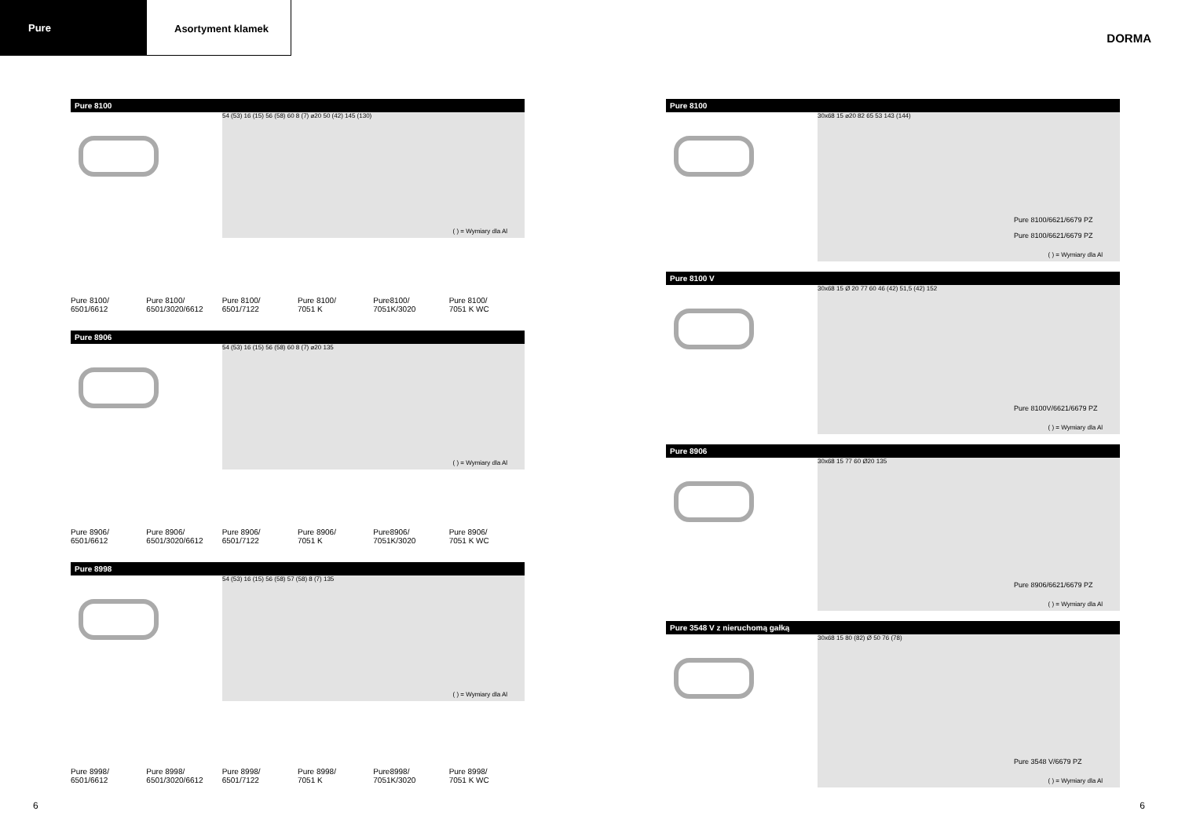Pure Asortyment klamek
DORMA
Pure 8100
54 (53) 16 (15) 56 (58) 60 8 (7) ⌀20 50 (42) 145 (130)
( ) = Wymiary dla Al
Pure 8100/
6501/6612
Pure 8100/
6501/3020/6612
Pure 8100/
6501/7122
Pure 8100/
7051 K
Pure8100/
7051K/3020
Pure 8100/
7051 K WC
Pure 8906
54 (53) 16 (15) 56 (58) 60 8 (7) ⌀20 135
( ) = Wymiary dla Al
Pure 8906/
6501/6612
Pure 8906/
6501/3020/6612
Pure 8906/
6501/7122
Pure 8906/
7051 K
Pure8906/
7051K/3020
Pure 8906/
7051 K WC
Pure 8998
54 (53) 16 (15) 56 (58) 57 (58) 8 (7) 135
( ) = Wymiary dla Al
Pure 8998/
6501/6612
Pure 8998/
6501/3020/6612
Pure 8998/
6501/7122
Pure 8998/
7051 K
Pure8998/
7051K/3020
Pure 8998/
7051 K WC
Pure 8100
30x68 15 ⌀20 82 65 53 143 (144)
Pure 8100/6621/6679 PZ
Pure 8100/6621/6679 PZ
( ) = Wymiary dla Al
Pure 8100 V
30x68 15 Ø 20 77 60 46 (42) 51,5 (42) 152
Pure 8100V/6621/6679 PZ
( ) = Wymiary dla Al
Pure 8906
30x68 15 77 60 Ø20 135
Pure 8906/6621/6679 PZ
( ) = Wymiary dla Al
Pure 3548 V z nieruchomą gałką
30x68 15 80 (82) Ø 50 76 (78)
Pure 3548 V/6679 PZ
( ) = Wymiary dla Al
6 6